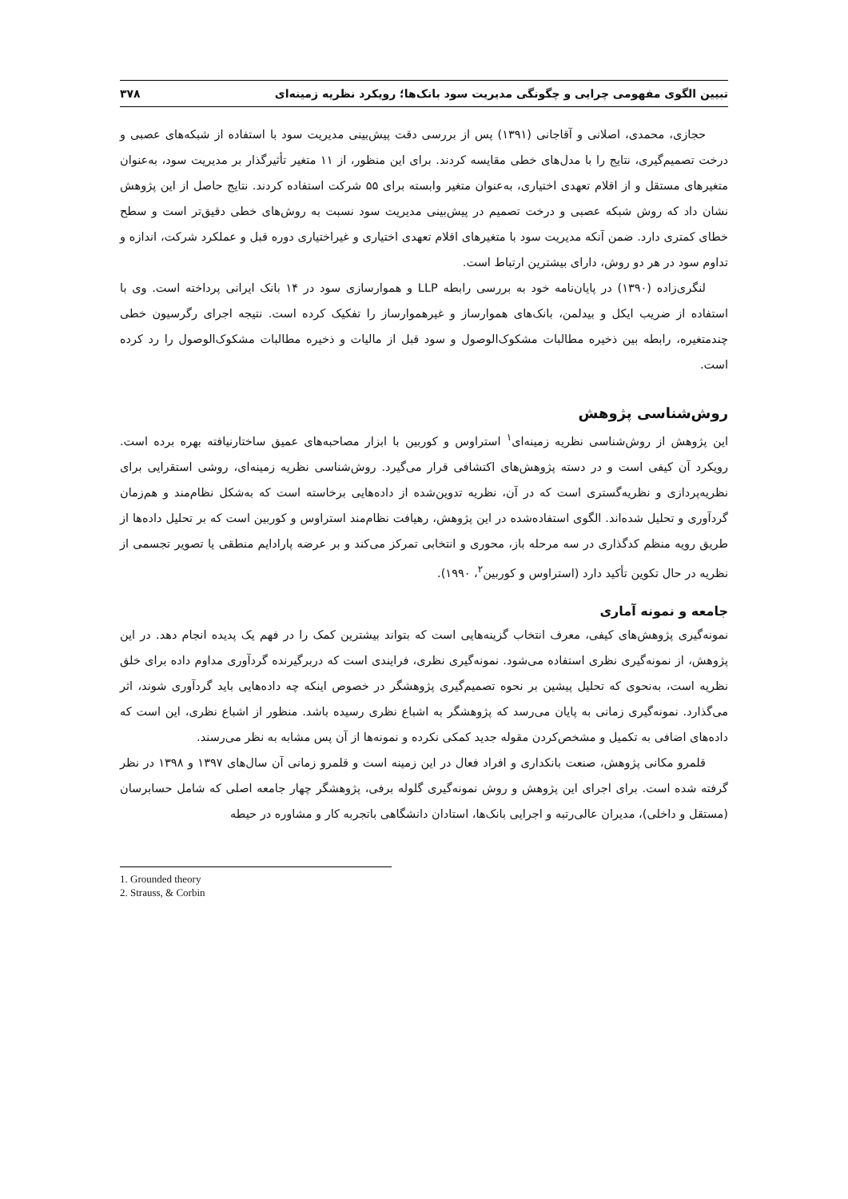تبیین الگوی مفهومی چرایی و چگونگی مدیریت سود بانک‌ها؛ رویکرد نظریه زمینه‌ای ۳۷۸
حجازی، محمدی، اصلانی و آقاجانی (۱۳۹۱) پس از بررسی دقت پیش‌بینی مدیریت سود با استفاده از شبکه‌های عصبی و درخت تصمیم‌گیری، نتایج را با مدل‌های خطی مقایسه کردند. برای این منظور، از ۱۱ متغیر تأثیرگذار بر مدیریت سود، به‌عنوان متغیرهای مستقل و از اقلام تعهدی اختیاری، به‌عنوان متغیر وابسته برای ۵۵ شرکت استفاده کردند. نتایج حاصل از این پژوهش نشان داد که روش شبکه عصبی و درخت تصمیم در پیش‌بینی مدیریت سود نسبت به روش‌های خطی دقیق‌تر است و سطح خطای کمتری دارد. ضمن آنکه مدیریت سود با متغیرهای اقلام تعهدی اختیاری و غیراختیاری دوره قبل و عملکرد شرکت، اندازه و تداوم سود در هر دو روش، دارای بیشترین ارتباط است.
لنگری‌زاده (۱۳۹۰) در پایان‌نامه خود به بررسی رابطه LLP و هموارسازی سود در ۱۴ بانک ایرانی پرداخته است. وی با استفاده از ضریب ایکل و بیدلمن، بانک‌های هموارساز و غیرهموارساز را تفکیک کرده است. نتیجه اجرای رگرسیون خطی چندمتغیره، رابطه بین ذخیره مطالبات مشکوک‌الوصول و سود قبل از مالیات و ذخیره مطالبات مشکوک‌الوصول را رد کرده است.
روش‌شناسی پژوهش
این پژوهش از روش‌شناسی نظریه زمینه‌ای<sup>۱</sup> استراوس و کوربین با ابزار مصاحبه‌های عمیق ساختارنیافته بهره برده است. رویکرد آن کیفی است و در دسته پژوهش‌های اکتشافی قرار می‌گیرد. روش‌شناسی نظریه زمینه‌ای، روشی استقرایی برای نظریه‌پردازی و نظریه‌گستری است که در آن، نظریه تدوین‌شده از داده‌هایی برخاسته است که به‌شکل نظام‌مند و هم‌زمان گردآوری و تحلیل شده‌اند. الگوی استفاده‌شده در این پژوهش، رهیافت نظام‌مند استراوس و کوربین است که بر تحلیل داده‌ها از طریق رویه منظم کدگذاری در سه مرحله باز، محوری و انتخابی تمرکز می‌کند و بر عرضه پارادایم منطقی یا تصویر تجسمی از نظریه در حال تکوین تأکید دارد (استراوس و کوربین<sup>۲</sup>، ۱۹۹۰).
جامعه و نمونه آماری
نمونه‌گیری پژوهش‌های کیفی، معرف انتخاب گزینه‌هایی است که بتواند بیشترین کمک را در فهم یک پدیده انجام دهد. در این پژوهش، از نمونه‌گیری نظری استفاده می‌شود. نمونه‌گیری نظری، فرایندی است که دربرگیرنده گردآوری مداوم داده برای خلق نظریه است، به‌نحوی که تحلیل پیشین بر نحوه تصمیم‌گیری پژوهشگر در خصوص اینکه چه داده‌هایی باید گردآوری شوند، اثر می‌گذارد. نمونه‌گیری زمانی به پایان می‌رسد که پژوهشگر به اشباع نظری رسیده باشد. منظور از اشباع نظری، این است که داده‌های اضافی به تکمیل و مشخص‌کردن مقوله جدید کمکی نکرده و نمونه‌ها از آن پس مشابه به نظر می‌رسند.
قلمرو مکانی پژوهش، صنعت بانکداری و افراد فعال در این زمینه است و قلمرو زمانی آن سال‌های ۱۳۹۷ و ۱۳۹۸ در نظر گرفته شده است. برای اجرای این پژوهش و روش نمونه‌گیری گلوله برفی، پژوهشگر چهار جامعه اصلی که شامل حسابرسان (مستقل و داخلی)، مدیران عالی‌رتبه و اجرایی بانک‌ها، استادان دانشگاهی باتجربه کار و مشاوره در حیطه
1. Grounded theory
2. Strauss, & Corbin